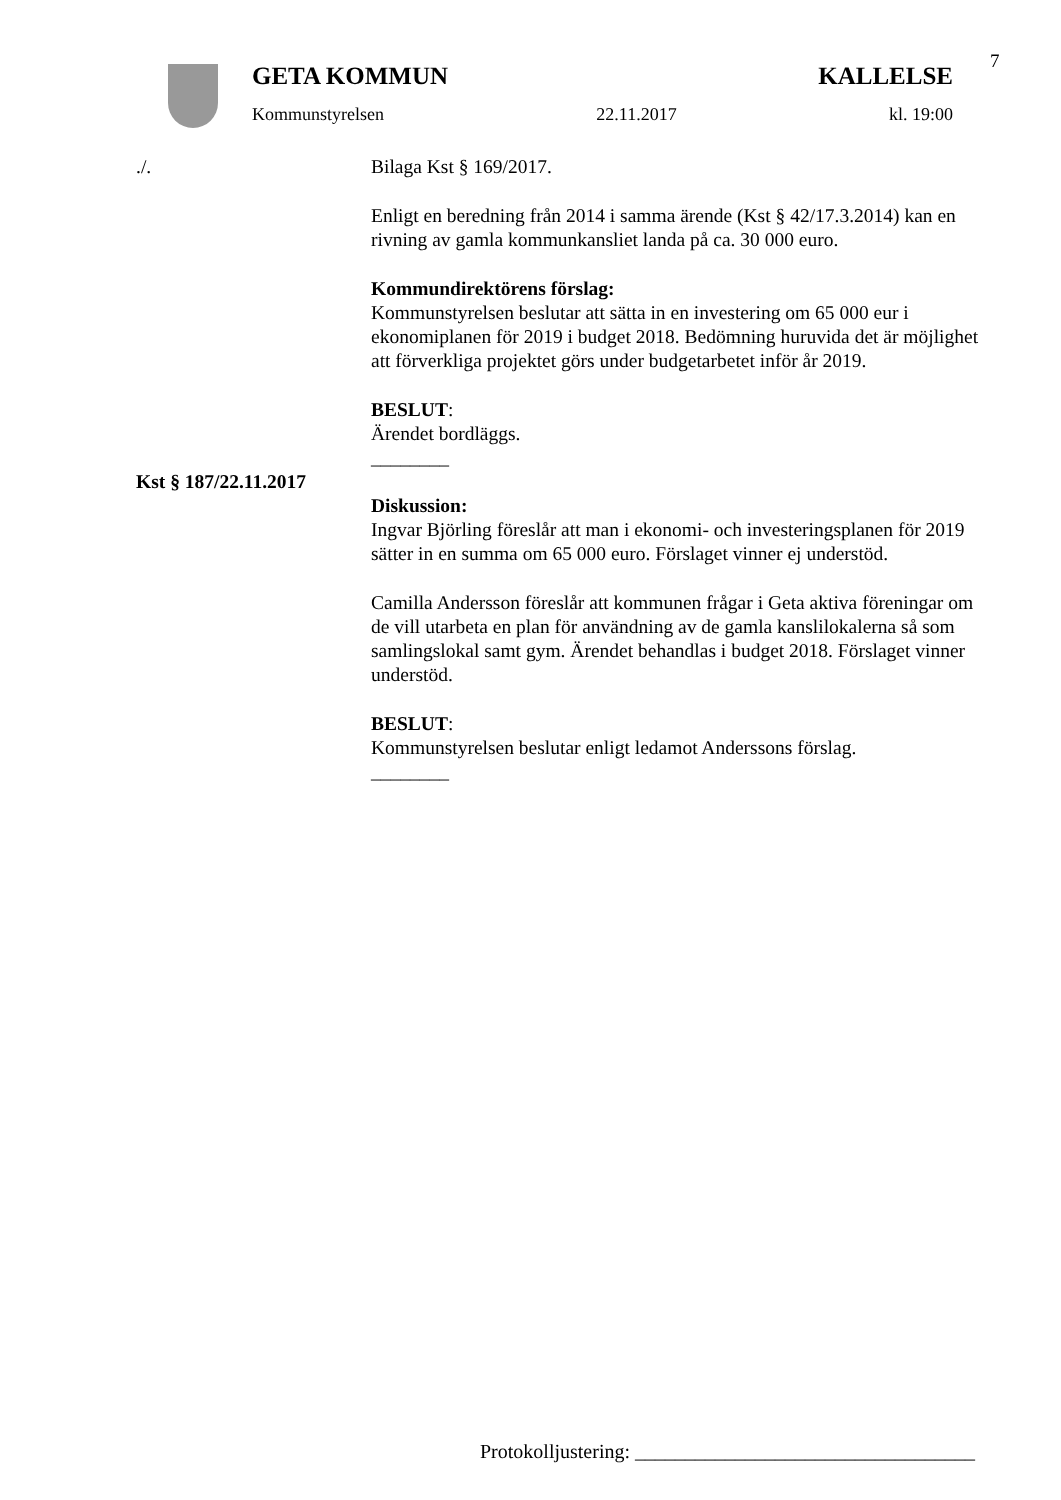7
GETA KOMMUN KALLELSE
Kommunstyrelsen 22.11.2017 kl. 19:00
./. Bilaga Kst § 169/2017.
Enligt en beredning från 2014 i samma ärende (Kst § 42/17.3.2014) kan en rivning av gamla kommunkansliet landa på ca. 30 000 euro.
Kommundirektörens förslag:
Kommunstyrelsen beslutar att sätta in en investering om 65 000 eur i ekonomiplanen för 2019 i budget 2018. Bedömning huruvida det är möjlighet att förverkliga projektet görs under budgetarbetet inför år 2019.
BESLUT:
Ärendet bordläggs.
________
Kst § 187/22.11.2017
Diskussion:
Ingvar Björling föreslår att man i ekonomi- och investeringsplanen för 2019 sätter in en summa om 65 000 euro. Förslaget vinner ej understöd.
Camilla Andersson föreslår att kommunen frågar i Geta aktiva föreningar om de vill utarbeta en plan för användning av de gamla kanslilokalerna så som samlingslokal samt gym. Ärendet behandlas i budget 2018. Förslaget vinner understöd.
BESLUT:
Kommunstyrelsen beslutar enligt ledamot Anderssons förslag.
________
Protokolljustering: __________________________________